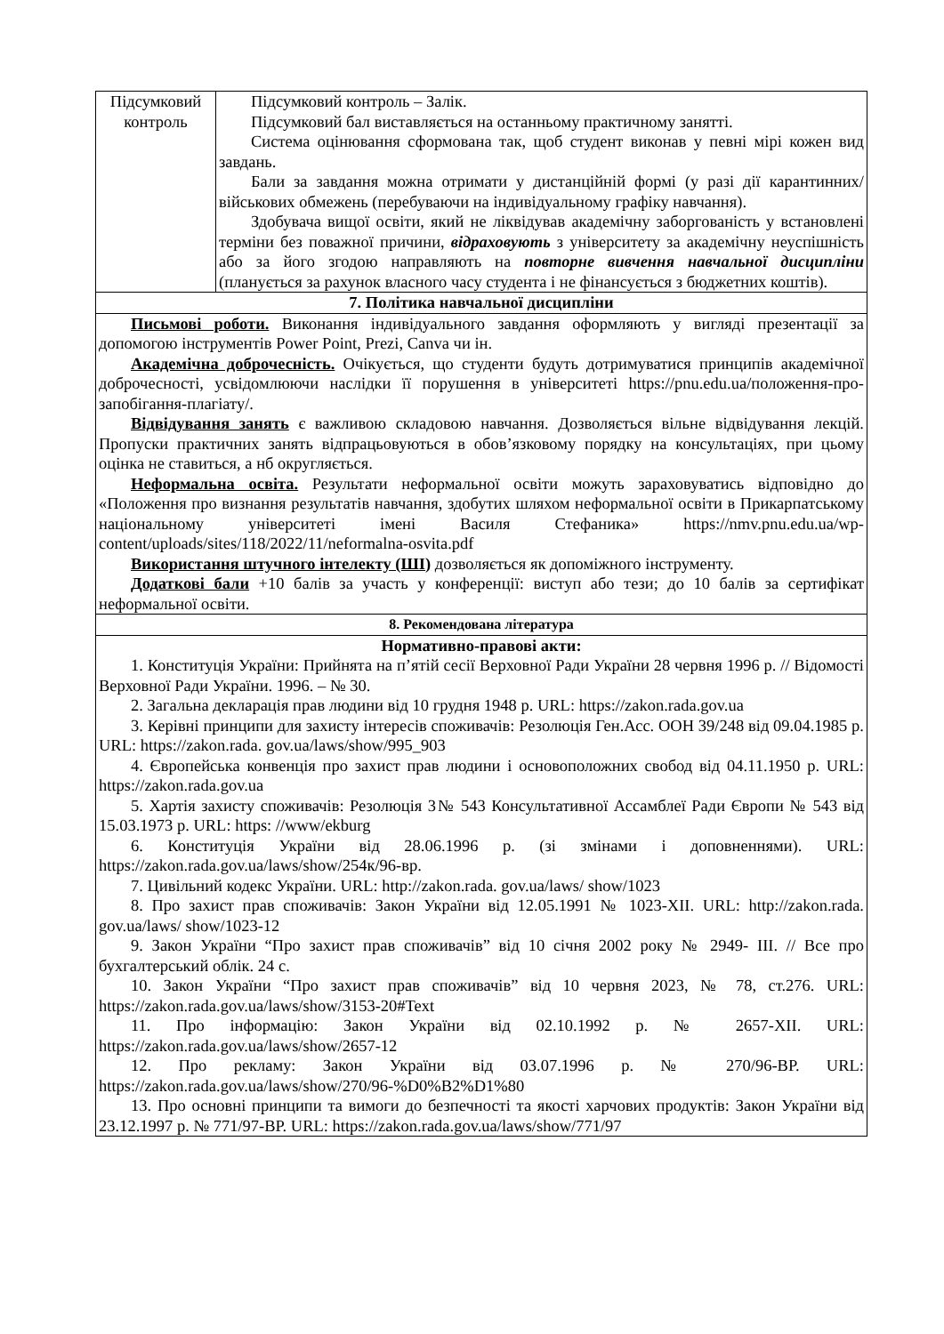| Підсумковий контроль | Підсумковий контроль – Залік. Підсумковий бал виставляється на останньому практичному занятті. Система оцінювання сформована так, щоб студент виконав у певні мірі кожен вид завдань. Бали за завдання можна отримати у дистанційній формі (у разі дії карантинних/військових обмежень (перебуваючи на індивідуальному графіку навчання). Здобувача вищої освіти, який не ліквідував академічну заборгованість у встановлені терміни без поважної причини, відраховують з університету за академічну неуспішність або за його згодою направляють на повторне вивчення навчальної дисципліни (планується за рахунок власного часу студента і не фінансується з бюджетних коштів). |
| 7. Політика навчальної дисципліни | |
| Письмові роботи. Виконання індивідуального завдання оформляють у вигляді презентації за допомогою інструментів Power Point, Prezi, Canva чи ін. Академічна доброчесність. Очікується, що студенти будуть дотримуватися принципів академічної доброчесності, усвідомлюючи наслідки її порушення в університеті https://pnu.edu.ua/положення-про-запобігання-плагіату/. Відвідування занять є важливою складовою навчання. Дозволяється вільне відвідування лекцій. Пропуски практичних занять відпрацьовуються в обов’язковому порядку на консультаціях, при цьому оцінка не ставиться, а нб округляється. Неформальна освіта. Результати неформальної освіти можуть зараховуватись відповідно до «Положення про визнання результатів навчання, здобутих шляхом неформальної освіти в Прикарпатському національному університеті імені Василя Стефаника» https://nmv.pnu.edu.ua/wp-content/uploads/sites/118/2022/11/neformalna-osvita.pdf Використання штучного інтелекту (ШІ) дозволяється як допоміжного інструменту. Додаткові бали +10 балів за участь у конференції: виступ або тези; до 10 балів за сертифікат неформальної освіти. | |
| 8. Рекомендована література | |
| Нормативно-правові акти: 1. Конституція України: Прийнята на п’ятій сесії Верховної Ради України 28 червня 1996 р. // Відомості Верховної Ради України. 1996. – № 30. 2. Загальна декларація прав людини від 10 грудня 1948 р. URL: https://zakon.rada.gov.ua 3. Керівні принципи для захисту інтересів споживачів: Резолюція Ген.Асс. ООН 39/248 від 09.04.1985 р. URL: https://zakon.rada. gov.ua/laws/show/995_903 4. Європейська конвенція про захист прав людини і основоположних свобод від 04.11.1950 р. URL: https://zakon.rada.gov.ua 5. Хартія захисту споживачів: Резолюція 3№ 543 Консультативної Ассамблеї Ради Європи № 543 від 15.03.1973 р. URL: https: //www/ekburg 6. Конституція України від 28.06.1996 р. (зі змінами і доповненнями). URL: https://zakon.rada.gov.ua/laws/show/254к/96-вр. 7. Цивільний кодекс України. URL: http://zakon.rada. gov.ua/laws/ show/1023 8. Про захист прав споживачів: Закон України від 12.05.1991 № 1023-XII. URL: http://zakon.rada. gov.ua/laws/ show/1023-12 9. Закон України “Про захист прав споживачів” від 10 січня 2002 року № 2949- ІІІ. // Все про бухгалтерський облік. 24 с. 10. Закон України “Про захист прав споживачів” від 10 червня 2023, № 78, ст.276. URL: https://zakon.rada.gov.ua/laws/show/3153-20#Text 11. Про інформацію: Закон України від 02.10.1992 р. № 2657-XII. URL: https://zakon.rada.gov.ua/laws/show/2657-12 12. Про рекламу: Закон України від 03.07.1996 р. № 270/96-ВР. URL: https://zakon.rada.gov.ua/laws/show/270/96-%D0%B2%D1%80 13. Про основні принципи та вимоги до безпечності та якості харчових продуктів: Закон України від 23.12.1997 р. № 771/97-ВР. URL: https://zakon.rada.gov.ua/laws/show/771/97 | |